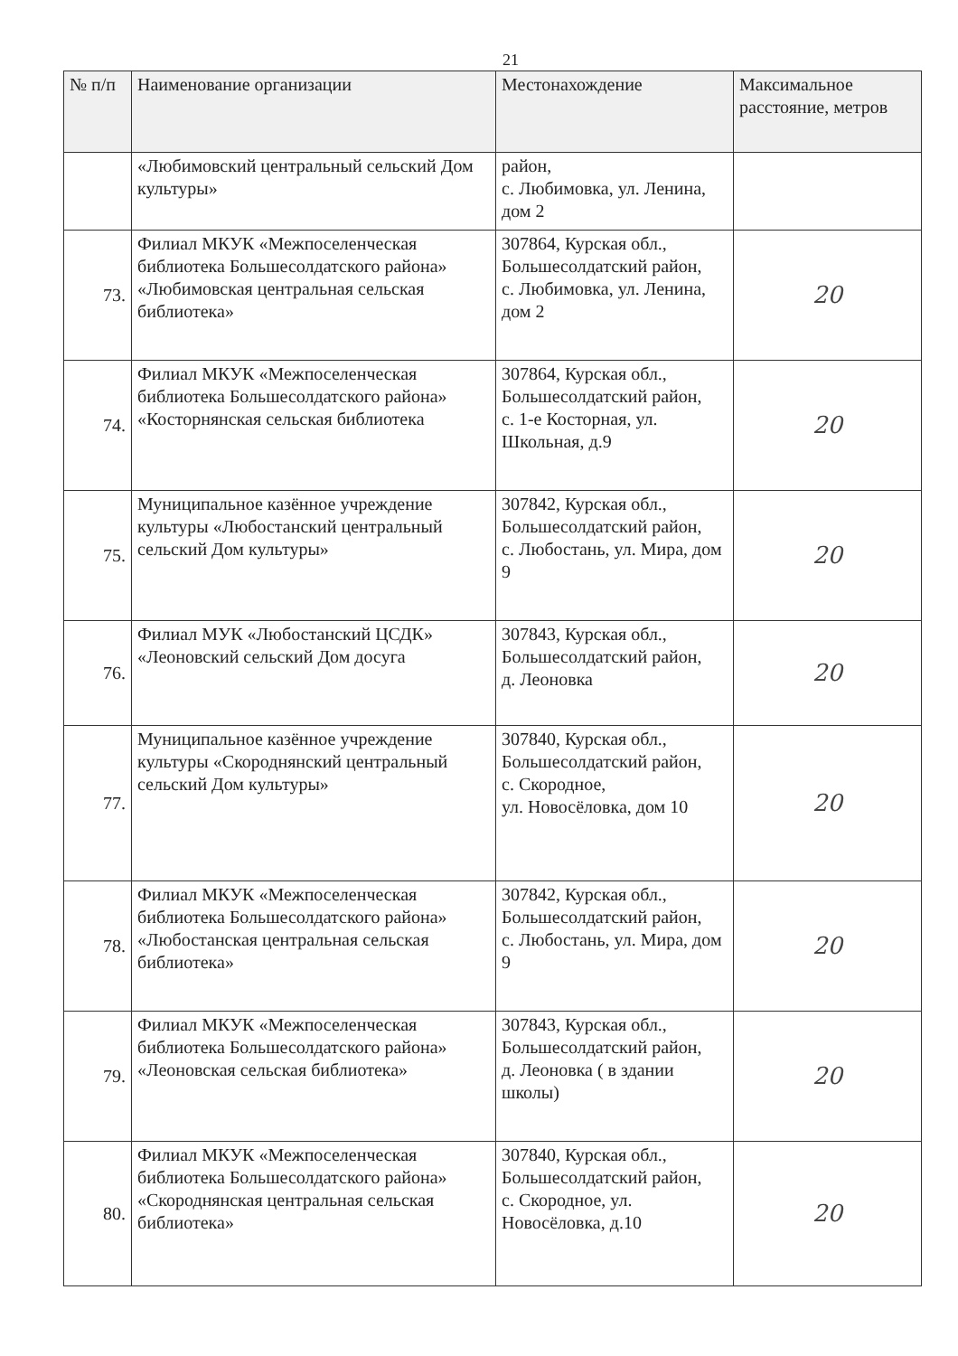21
| № п/п | Наименование организации | Местонахождение | Максимальное расстояние, метров |
| --- | --- | --- | --- |
| | «Любимовский центральный сельский Дом культуры» | район, с. Любимовка, ул. Ленина, дом 2 | |
| 73. | Филиал МКУК «Межпоселенческая библиотека Большесолдатского района» «Любимовская центральная сельская библиотека» | 307864, Курская обл., Большесолдатский район, с. Любимовка, ул. Ленина, дом 2 | 20 |
| 74. | Филиал МКУК «Межпоселенческая библиотека Большесолдатского района» «Косторнянская сельская библиотека | 307864, Курская обл., Большесолдатский район, с. 1-е Косторная, ул. Школьная, д.9 | 20 |
| 75. | Муниципальное казённое учреждение культуры «Любостанский центральный сельский Дом культуры» | 307842, Курская обл., Большесолдатский район, с. Любостань, ул. Мира, дом 9 | 20 |
| 76. | Филиал МУК «Любостанский ЦСДК» «Леоновский сельский Дом досуга | 307843, Курская обл., Большесолдатский район, д. Леоновка | 20 |
| 77. | Муниципальное казённое учреждение культуры «Скороднянский центральный сельский Дом культуры» | 307840, Курская обл., Большесолдатский район, с. Скородное, ул. Новосёловка, дом 10 | 20 |
| 78. | Филиал МКУК «Межпоселенческая библиотека Большесолдатского района» «Любостанская центральная сельская библиотека» | 307842, Курская обл., Большесолдатский район, с. Любостань, ул. Мира, дом 9 | 20 |
| 79. | Филиал МКУК «Межпоселенческая библиотека Большесолдатского района» «Леоновская сельская библиотека» | 307843, Курская обл., Большесолдатский район, д. Леоновка ( в здании школы) | 20 |
| 80. | Филиал МКУК «Межпоселенческая библиотека Большесолдатского района» «Скороднянская центральная сельская библиотека» | 307840, Курская обл., Большесолдатский район, с. Скородное, ул. Новосёловка, д.10 | 20 |